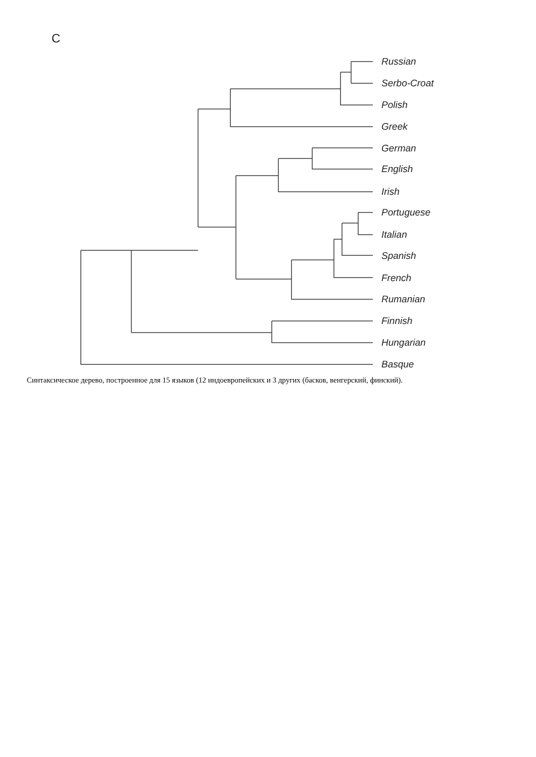C
Russian
Serbo-Croat
Polish
Greek
German
English
Irish
Portuguese
Italian
Spanish
French
Rumanian
Finnish
Hungarian
Basque
Синтаксическое дерево, построенное для 15 языков (12 индоевропейских и 3 других (басков, венгерский, финский).